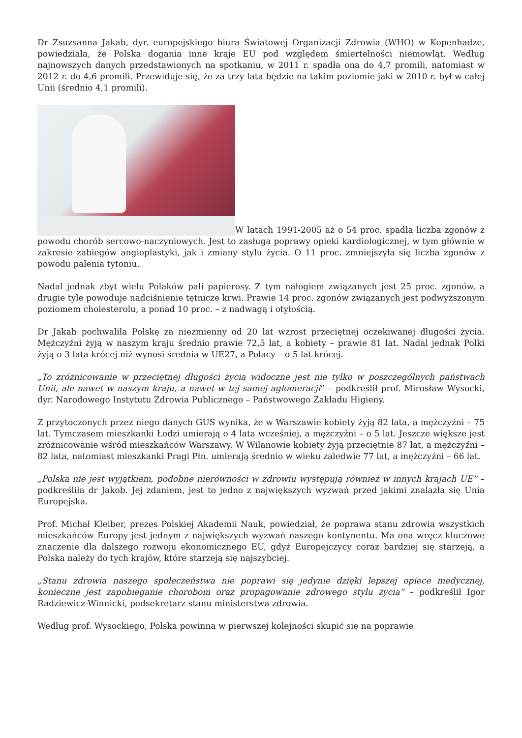Dr Zsuzsanna Jakab, dyr. europejskiego biura Światowej Organizacji Zdrowia (WHO) w Kopenhadze, powiedziała, że Polska dogania inne kraje EU pod względem śmiertelności niemowląt. Według najnowszych danych przedstawionych na spotkaniu, w 2011 r. spadła ona do 4,7 promili, natomiast w 2012 r. do 4,6 promili. Przewiduje się, że za trzy lata będzie na takim poziomie jaki w 2010 r. był w całej Unii (średnio 4,1 promili).
W latach 1991-2005 aż o 54 proc. spadła liczba zgonów z powodu chorób sercowo-naczyniowych. Jest to zasługa poprawy opieki kardiologicznej, w tym głównie w zakresie zabiegów angioplastyki, jak i zmiany stylu życia. O 11 proc. zmniejszyła się liczba zgonów z powodu palenia tytoniu.
Nadal jednak zbyt wielu Polaków pali papierosy. Z tym nałogiem związanych jest 25 proc. zgonów, a drugie tyle powoduje nadciśnienie tętnicze krwi. Prawie 14 proc. zgonów związanych jest podwyższonym poziomem cholesterolu, a ponad 10 proc. – z nadwagą i otyłością.
Dr Jakab pochwaliła Polskę za niezmienny od 20 lat wzrost przeciętnej oczekiwanej długości życia. Mężczyźni żyją w naszym kraju średnio prawie 72,5 lat, a kobiety – prawie 81 lat. Nadal jednak Polki żyją o 3 lata krócej niż wynosi średnia w UE27, a Polacy – o 5 lat krócej.
„To zróżnicowanie w przeciętnej długości życia widoczne jest nie tylko w poszczególnych państwach Unii, ale nawet w naszym kraju, a nawet w tej samej aglomeracji” – podkreślił prof. Mirosław Wysocki, dyr. Narodowego Instytutu Zdrowia Publicznego – Państwowego Zakładu Higieny.
Z przytoczonych przez niego danych GUS wynika, że w Warszawie kobiety żyją 82 lata, a mężczyźni – 75 lat. Tymczasem mieszkanki Łodzi umierają o 4 lata wcześniej, a mężczyźni – o 5 lat. Jeszcze większe jest zróżnicowanie wśród mieszkańców Warszawy. W Wilanowie kobiety żyją przeciętnie 87 lat, a mężczyźni – 82 lata, natomiast mieszkanki Pragi Płn. umierają średnio w wieku zaledwie 77 lat, a mężczyźni – 66 lat.
„Polska nie jest wyjątkiem, podobne nierówności w zdrowiu występują również w innych krajach UE” – podkreśliła dr Jakob. Jej zdaniem, jest to jedno z największych wyzwań przed jakimi znalazła się Unia Europejska.
Prof. Michał Kleiber, prezes Polskiej Akademii Nauk, powiedział, że poprawa stanu zdrowia wszystkich mieszkańców Europy jest jednym z największych wyzwań naszego kontynentu. Ma ona wręcz kluczowe znaczenie dla dalszego rozwoju ekonomicznego EU, gdyż Europejczycy coraz bardziej się starzeją, a Polska należy do tych krajów, które starzeją się najszybciej.
„Stanu zdrowia naszego społeczeństwa nie poprawi się jedynie dzięki lepszej opiece medycznej, konieczne jest zapobieganie chorobom oraz propagowanie zdrowego stylu życia” – podkreślił Igor Radziewicz-Winnicki, podsekretarz stanu ministerstwa zdrowia.
Według prof. Wysockiego, Polska powinna w pierwszej kolejności skupić się na poprawie